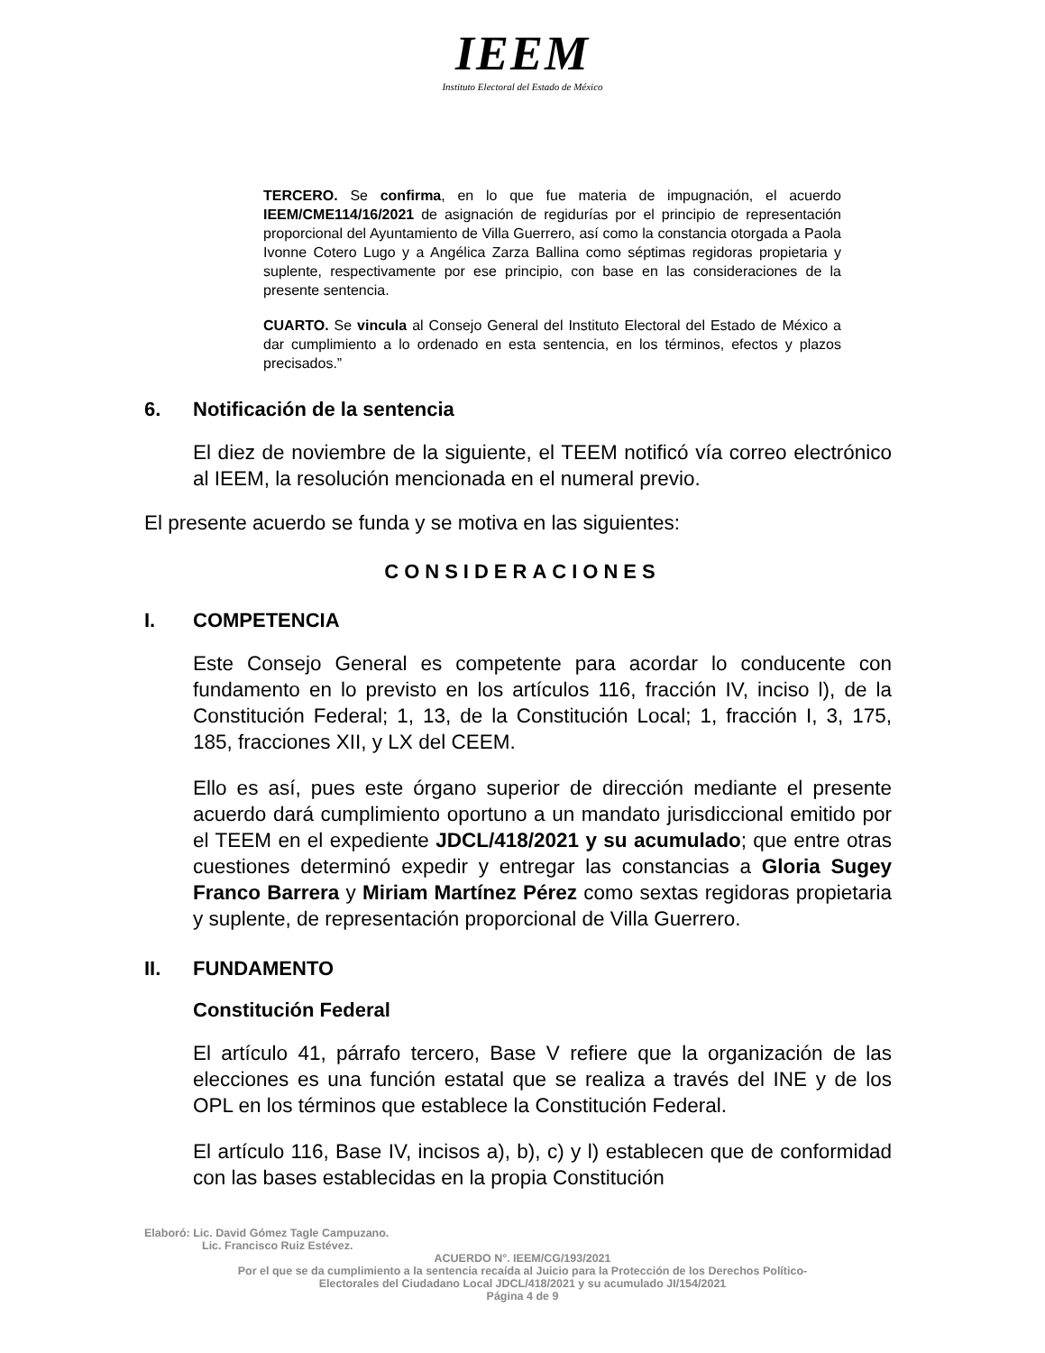IEEM
Instituto Electoral del Estado de México
TERCERO. Se confirma, en lo que fue materia de impugnación, el acuerdo IEEM/CME114/16/2021 de asignación de regidurías por el principio de representación proporcional del Ayuntamiento de Villa Guerrero, así como la constancia otorgada a Paola Ivonne Cotero Lugo y a Angélica Zarza Ballina como séptimas regidoras propietaria y suplente, respectivamente por ese principio, con base en las consideraciones de la presente sentencia.
CUARTO. Se vincula al Consejo General del Instituto Electoral del Estado de México a dar cumplimiento a lo ordenado en esta sentencia, en los términos, efectos y plazos precisados.”
6. Notificación de la sentencia
El diez de noviembre de la siguiente, el TEEM notificó vía correo electrónico al IEEM, la resolución mencionada en el numeral previo.
El presente acuerdo se funda y se motiva en las siguientes:
CONSIDERACIONES
I. COMPETENCIA
Este Consejo General es competente para acordar lo conducente con fundamento en lo previsto en los artículos 116, fracción IV, inciso l), de la Constitución Federal; 1, 13, de la Constitución Local; 1, fracción I, 3, 175, 185, fracciones XII, y LX del CEEM.
Ello es así, pues este órgano superior de dirección mediante el presente acuerdo dará cumplimiento oportuno a un mandato jurisdiccional emitido por el TEEM en el expediente JDCL/418/2021 y su acumulado; que entre otras cuestiones determinó expedir y entregar las constancias a Gloria Sugey Franco Barrera y Miriam Martínez Pérez como sextas regidoras propietaria y suplente, de representación proporcional de Villa Guerrero.
II. FUNDAMENTO
Constitución Federal
El artículo 41, párrafo tercero, Base V refiere que la organización de las elecciones es una función estatal que se realiza a través del INE y de los OPL en los términos que establece la Constitución Federal.
El artículo 116, Base IV, incisos a), b), c) y l) establecen que de conformidad con las bases establecidas en la propia Constitución
Elaboró: Lic. David Gómez Tagle Campuzano.
Lic. Francisco Ruiz Estévez.
ACUERDO N°. IEEM/CG/193/2021
Por el que se da cumplimiento a la sentencia recaída al Juicio para la Protección de los Derechos Político-
Electorales del Ciudadano Local JDCL/418/2021 y su acumulado JI/154/2021
Página 4 de 9